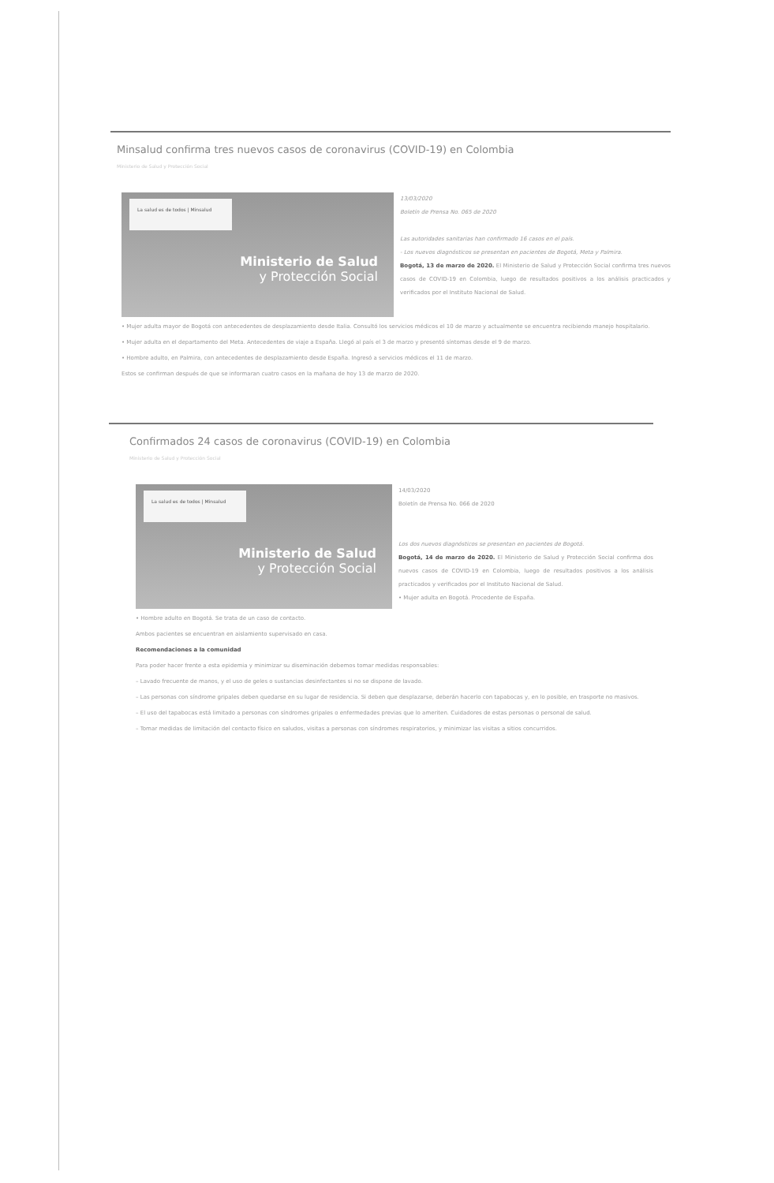Minsalud confirma tres nuevos casos de coronavirus (COVID-19) en Colombia
Ministerio de Salud y Protección Social
La salud es de todos | Minsalud
Ministerio de Salud
y Protección Social
13/03/2020
Boletín de Prensa No. 065 de 2020
Las autoridades sanitarias han confirmado 16 casos en el país.
- Los nuevos diagnósticos se presentan en pacientes de Bogotá, Meta y Palmira.
Bogotá, 13 de marzo de 2020. El Ministerio de Salud y Protección Social confirma tres nuevos casos de COVID-19 en Colombia, luego de resultados positivos a los análisis practicados y verificados por el Instituto Nacional de Salud.
• Mujer adulta mayor de Bogotá con antecedentes de desplazamiento desde Italia. Consultó los servicios médicos el 10 de marzo y actualmente se encuentra recibiendo manejo hospitalario.
• Mujer adulta en el departamento del Meta. Antecedentes de viaje a España. Llegó al país el 3 de marzo y presentó síntomas desde el 9 de marzo.
• Hombre adulto, en Palmira, con antecedentes de desplazamiento desde España. Ingresó a servicios médicos el 11 de marzo.
Estos se confirman después de que se informaran cuatro casos en la mañana de hoy 13 de marzo de 2020.
Confirmados 24 casos de coronavirus (COVID-19) en Colombia
Ministerio de Salud y Protección Social
La salud es de todos | Minsalud
Ministerio de Salud
y Protección Social
14/03/2020
Boletín de Prensa No. 066 de 2020
Los dos nuevos diagnósticos se presentan en pacientes de Bogotá.
Bogotá, 14 de marzo de 2020. El Ministerio de Salud y Protección Social confirma dos nuevos casos de COVID-19 en Colombia, luego de resultados positivos a los análisis practicados y verificados por el Instituto Nacional de Salud.
• Mujer adulta en Bogotá. Procedente de España.
• Hombre adulto en Bogotá. Se trata de un caso de contacto.
Ambos pacientes se encuentran en aislamiento supervisado en casa.
Recomendaciones a la comunidad
Para poder hacer frente a esta epidemia y minimizar su diseminación debemos tomar medidas responsables:
– Lavado frecuente de manos, y el uso de geles o sustancias desinfectantes si no se dispone de lavado.
– Las personas con síndrome gripales deben quedarse en su lugar de residencia. Si deben que desplazarse, deberán hacerlo con tapabocas y, en lo posible, en trasporte no masivos.
– El uso del tapabocas está limitado a personas con síndromes gripales o enfermedades previas que lo ameriten. Cuidadores de estas personas o personal de salud.
– Tomar medidas de limitación del contacto físico en saludos, visitas a personas con síndromes respiratorios, y minimizar las visitas a sitios concurridos.